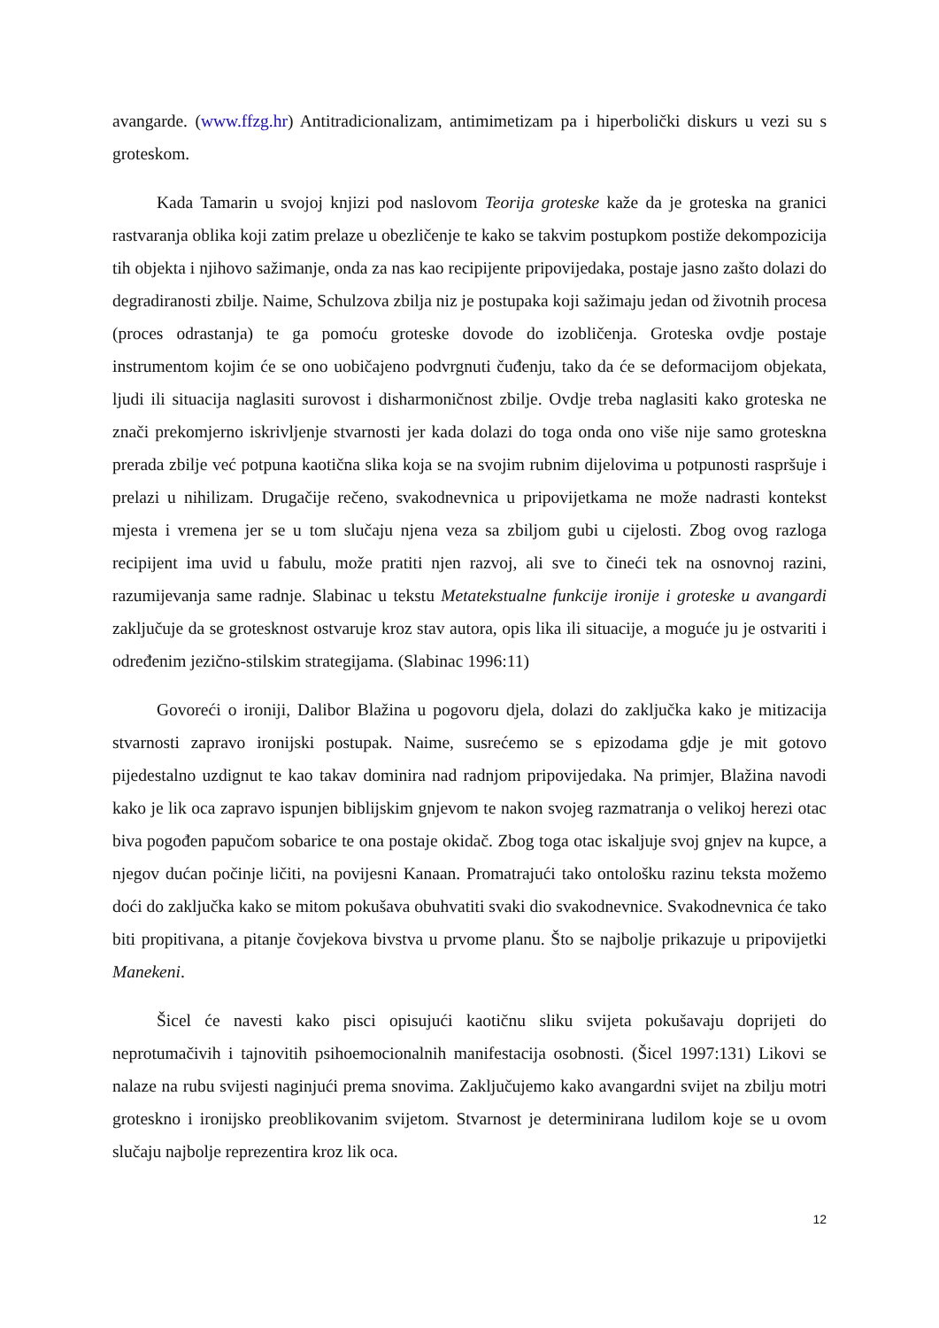avangarde. (www.ffzg.hr) Antitradicionalizam, antimimetizam pa i hiperbolički diskurs u vezi su s groteskom.
Kada Tamarin u svojoj knjizi pod naslovom Teorija groteske kaže da je groteska na granici rastvaranja oblika koji zatim prelaze u obezličenje te kako se takvim postupkom postiže dekompozicija tih objekta i njihovo sažimanje, onda za nas kao recipijente pripovijedaka, postaje jasno zašto dolazi do degradiranosti zbilje. Naime, Schulzova zbilja niz je postupaka koji sažimaju jedan od životnih procesa (proces odrastanja) te ga pomoću groteske dovode do izobličenja. Groteska ovdje postaje instrumentom kojim će se ono uobičajeno podvrgnuti čuđenju, tako da će se deformacijom objekata, ljudi ili situacija naglasiti surovost i disharmoničnost zbilje. Ovdje treba naglasiti kako groteska ne znači prekomjerno iskrivljenje stvarnosti jer kada dolazi do toga onda ono više nije samo groteskna prerada zbilje već potpuna kaotična slika koja se na svojim rubnim dijelovima u potpunosti raspršuje i prelazi u nihilizam. Drugačije rečeno, svakodnevnica u pripovijetkama ne može nadrasti kontekst mjesta i vremena jer se u tom slučaju njena veza sa zbiljom gubi u cijelosti. Zbog ovog razloga recipijent ima uvid u fabulu, može pratiti njen razvoj, ali sve to čineći tek na osnovnoj razini, razumijevanja same radnje. Slabinac u tekstu Metatekstualne funkcije ironije i groteske u avangardi zaključuje da se grotesknost ostvaruje kroz stav autora, opis lika ili situacije, a moguće ju je ostvariti i određenim jezično-stilskim strategijama. (Slabinac 1996:11)
Govoreći o ironiji, Dalibor Blažina u pogovoru djela, dolazi do zaključka kako je mitizacija stvarnosti zapravo ironijski postupak. Naime, susrećemo se s epizodama gdje je mit gotovo pijedestalno uzdignut te kao takav dominira nad radnjom pripovijedaka. Na primjer, Blažina navodi kako je lik oca zapravo ispunjen biblijskim gnjevom te nakon svojeg razmatranja o velikoj herezi otac biva pogođen papučom sobarice te ona postaje okidač. Zbog toga otac iskaljuje svoj gnjev na kupce, a njegov dućan počinje ličiti, na povijesni Kanaan. Promatrajući tako ontološku razinu teksta možemo doći do zaključka kako se mitom pokušava obuhvatiti svaki dio svakodnevnice. Svakodnevnica će tako biti propitivana, a pitanje čovjekova bivstva u prvome planu. Što se najbolje prikazuje u pripovijetki Manekeni.
Šicel će navesti kako pisci opisujući kaotičnu sliku svijeta pokušavaju doprijeti do neprotumačivih i tajnovitih psihoemocionalnih manifestacija osobnosti. (Šicel 1997:131) Likovi se nalaze na rubu svijesti naginjući prema snovima. Zaključujemo kako avangardni svijet na zbilju motri groteskno i ironijsko preoblikovanim svijetom. Stvarnost je determinirana ludilom koje se u ovom slučaju najbolje reprezentira kroz lik oca.
12